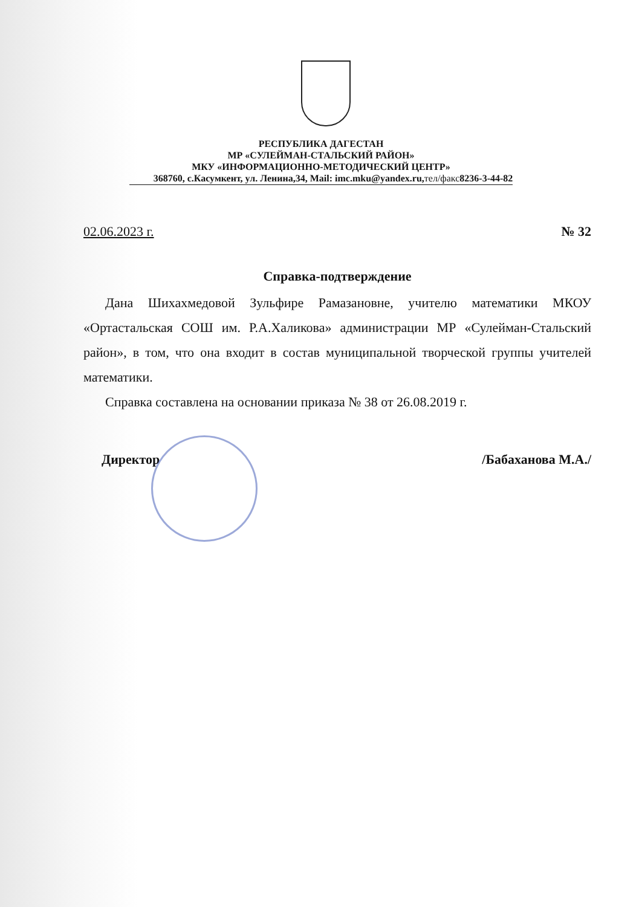РЕСПУБЛИКА ДАГЕСТАН
МР «СУЛЕЙМАН-СТАЛЬСКИЙ РАЙОН»
МКУ «ИНФОРМАЦИОННО-МЕТОДИЧЕСКИЙ ЦЕНТР»
368760, с.Касумкент, ул. Ленина,34, Mail: imc.mku@yandex.ru,тел/факс8236-3-44-82
02.06.2023 г. № 32
Справка-подтверждение
Дана Шихахмедовой Зульфире Рамазановне, учителю математики МКОУ «Ортастальская СОШ им. Р.А.Халикова» администрации МР «Сулейман-Стальский район», в том, что она входит в состав муниципальной творческой группы учителей математики.
Справка составлена на основании приказа № 38 от 26.08.2019 г.
Директор /Бабаханова М.А./